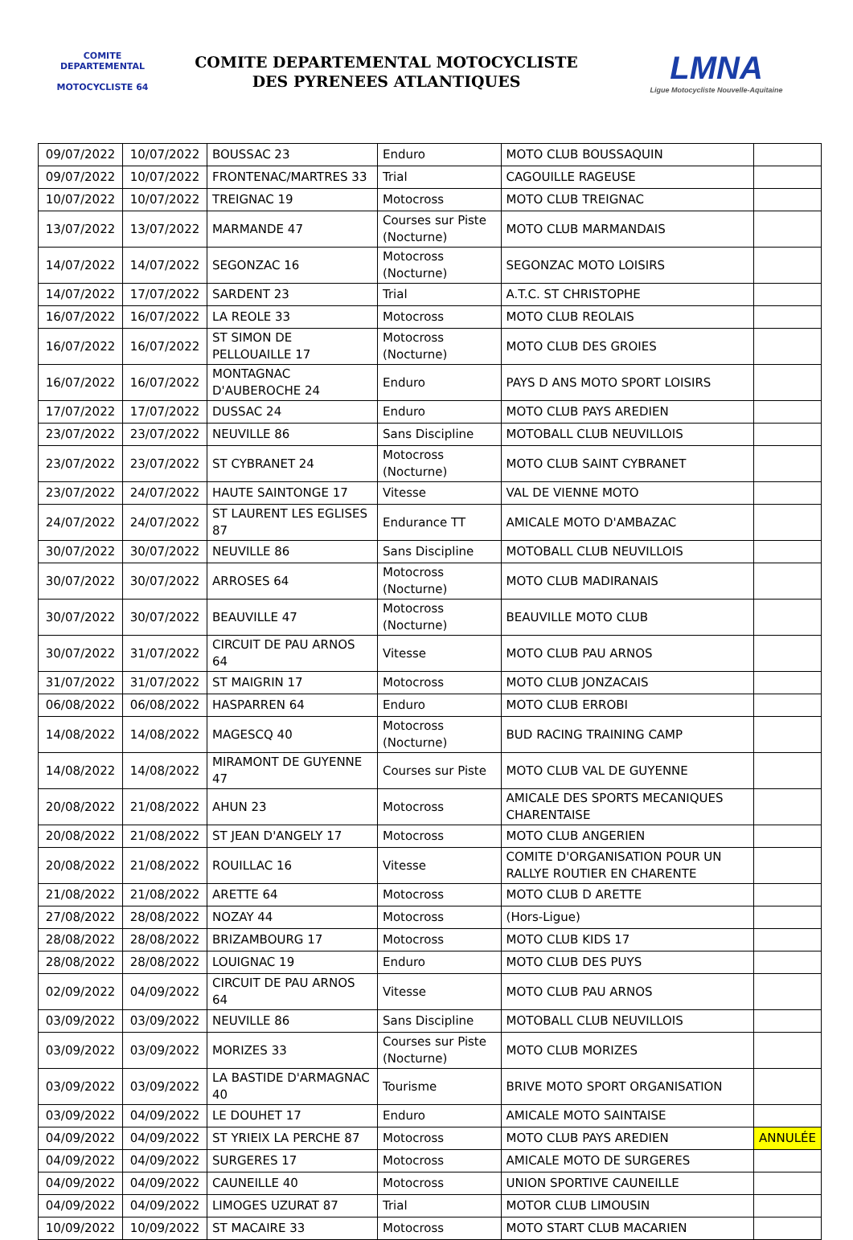COMITE DEPARTEMENTAL
MOTOCYCLISTE 64
COMITE DEPARTEMENTAL MOTOCYCLISTE
DES PYRENEES ATLANTIQUES
LMNA
Ligue Motocycliste Nouvelle-Aquitaine
| 09/07/2022 | 10/07/2022 | BOUSSAC 23 | Enduro | MOTO CLUB BOUSSAQUIN | |
| 09/07/2022 | 10/07/2022 | FRONTENAC/MARTRES 33 | Trial | CAGOUILLE RAGEUSE | |
| 10/07/2022 | 10/07/2022 | TREIGNAC 19 | Motocross | MOTO CLUB TREIGNAC | |
| 13/07/2022 | 13/07/2022 | MARMANDE 47 | Courses sur Piste (Nocturne) | MOTO CLUB MARMANDAIS | |
| 14/07/2022 | 14/07/2022 | SEGONZAC 16 | Motocross (Nocturne) | SEGONZAC MOTO LOISIRS | |
| 14/07/2022 | 17/07/2022 | SARDENT 23 | Trial | A.T.C. ST CHRISTOPHE | |
| 16/07/2022 | 16/07/2022 | LA REOLE 33 | Motocross | MOTO CLUB REOLAIS | |
| 16/07/2022 | 16/07/2022 | ST SIMON DE PELLOUAILLE 17 | Motocross (Nocturne) | MOTO CLUB DES GROIES | |
| 16/07/2022 | 16/07/2022 | MONTAGNAC D'AUBEROCHE 24 | Enduro | PAYS D ANS MOTO SPORT LOISIRS | |
| 17/07/2022 | 17/07/2022 | DUSSAC 24 | Enduro | MOTO CLUB PAYS AREDIEN | |
| 23/07/2022 | 23/07/2022 | NEUVILLE 86 | Sans Discipline | MOTOBALL CLUB NEUVILLOIS | |
| 23/07/2022 | 23/07/2022 | ST CYBRANET 24 | Motocross (Nocturne) | MOTO CLUB SAINT CYBRANET | |
| 23/07/2022 | 24/07/2022 | HAUTE SAINTONGE 17 | Vitesse | VAL DE VIENNE MOTO | |
| 24/07/2022 | 24/07/2022 | ST LAURENT LES EGLISES 87 | Endurance TT | AMICALE MOTO D'AMBAZAC | |
| 30/07/2022 | 30/07/2022 | NEUVILLE 86 | Sans Discipline | MOTOBALL CLUB NEUVILLOIS | |
| 30/07/2022 | 30/07/2022 | ARROSES 64 | Motocross (Nocturne) | MOTO CLUB MADIRANAIS | |
| 30/07/2022 | 30/07/2022 | BEAUVILLE 47 | Motocross (Nocturne) | BEAUVILLE MOTO CLUB | |
| 30/07/2022 | 31/07/2022 | CIRCUIT DE PAU ARNOS 64 | Vitesse | MOTO CLUB PAU ARNOS | |
| 31/07/2022 | 31/07/2022 | ST MAIGRIN 17 | Motocross | MOTO CLUB JONZACAIS | |
| 06/08/2022 | 06/08/2022 | HASPARREN 64 | Enduro | MOTO CLUB ERROBI | |
| 14/08/2022 | 14/08/2022 | MAGESCQ 40 | Motocross (Nocturne) | BUD RACING TRAINING CAMP | |
| 14/08/2022 | 14/08/2022 | MIRAMONT DE GUYENNE 47 | Courses sur Piste | MOTO CLUB VAL DE GUYENNE | |
| 20/08/2022 | 21/08/2022 | AHUN 23 | Motocross | AMICALE DES SPORTS MECANIQUES CHARENTAISE | |
| 20/08/2022 | 21/08/2022 | ST JEAN D'ANGELY 17 | Motocross | MOTO CLUB ANGERIEN | |
| 20/08/2022 | 21/08/2022 | ROUILLAC 16 | Vitesse | COMITE D'ORGANISATION POUR UN RALLYE ROUTIER EN CHARENTE | |
| 21/08/2022 | 21/08/2022 | ARETTE 64 | Motocross | MOTO CLUB D ARETTE | |
| 27/08/2022 | 28/08/2022 | NOZAY 44 | Motocross | (Hors-Ligue) | |
| 28/08/2022 | 28/08/2022 | BRIZAMBOURG 17 | Motocross | MOTO CLUB KIDS 17 | |
| 28/08/2022 | 28/08/2022 | LOUIGNAC 19 | Enduro | MOTO CLUB DES PUYS | |
| 02/09/2022 | 04/09/2022 | CIRCUIT DE PAU ARNOS 64 | Vitesse | MOTO CLUB PAU ARNOS | |
| 03/09/2022 | 03/09/2022 | NEUVILLE 86 | Sans Discipline | MOTOBALL CLUB NEUVILLOIS | |
| 03/09/2022 | 03/09/2022 | MORIZES 33 | Courses sur Piste (Nocturne) | MOTO CLUB MORIZES | |
| 03/09/2022 | 03/09/2022 | LA BASTIDE D'ARMAGNAC 40 | Tourisme | BRIVE MOTO SPORT ORGANISATION | |
| 03/09/2022 | 04/09/2022 | LE DOUHET 17 | Enduro | AMICALE MOTO SAINTAISE | |
| 04/09/2022 | 04/09/2022 | ST YRIEIX LA PERCHE 87 | Motocross | MOTO CLUB PAYS AREDIEN | ANNULÉE |
| 04/09/2022 | 04/09/2022 | SURGERES 17 | Motocross | AMICALE MOTO DE SURGERES | |
| 04/09/2022 | 04/09/2022 | CAUNEILLE 40 | Motocross | UNION SPORTIVE CAUNEILLE | |
| 04/09/2022 | 04/09/2022 | LIMOGES UZURAT 87 | Trial | MOTOR CLUB LIMOUSIN | |
| 10/09/2022 | 10/09/2022 | ST MACAIRE 33 | Motocross | MOTO START CLUB MACARIEN | |